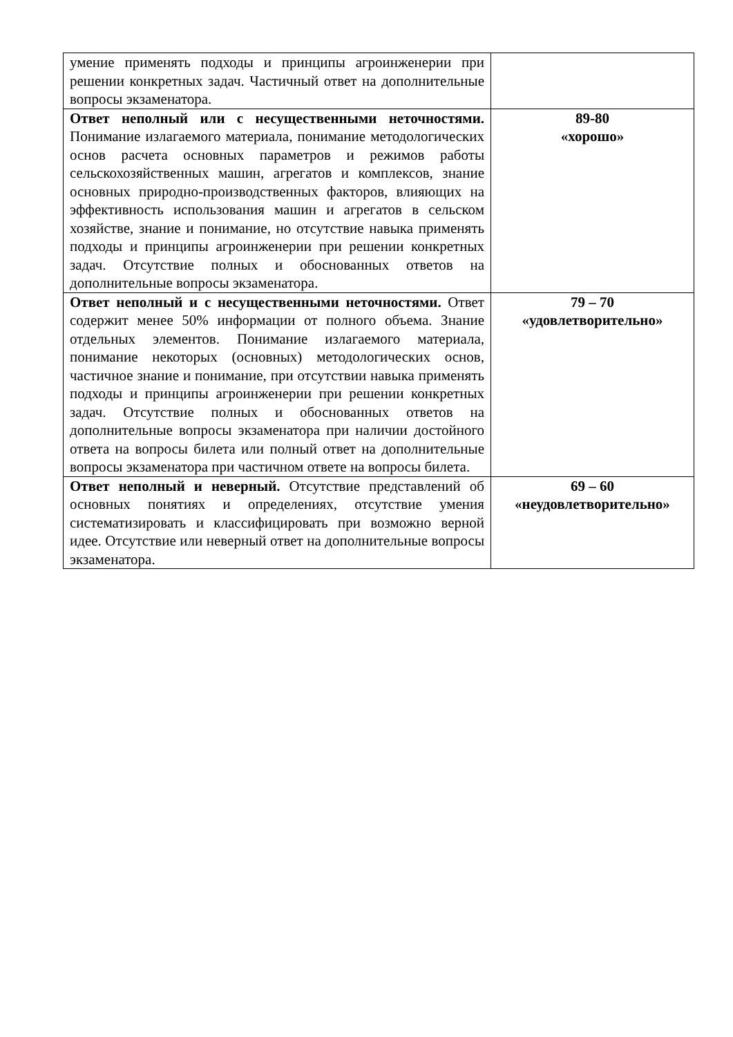| умение применять подходы и принципы агроинженерии при решении конкретных задач. Частичный ответ на дополнительные вопросы экзаменатора. | |
| Ответ неполный или с несущественными неточностями. Понимание излагаемого материала, понимание методологических основ расчета основных параметров и режимов работы сельскохозяйственных машин, агрегатов и комплексов, знание основных природно-производственных факторов, влияющих на эффективность использования машин и агрегатов в сельском хозяйстве, знание и понимание, но отсутствие навыка применять подходы и принципы агроинженерии при решении конкретных задач. Отсутствие полных и обоснованных ответов на дополнительные вопросы экзаменатора. | 89-80 «хорошо» |
| Ответ неполный и с несущественными неточностями. Ответ содержит менее 50% информации от полного объема. Знание отдельных элементов. Понимание излагаемого материала, понимание некоторых (основных) методологических основ, частичное знание и понимание, при отсутствии навыка применять подходы и принципы агроинженерии при решении конкретных задач. Отсутствие полных и обоснованных ответов на дополнительные вопросы экзаменатора при наличии достойного ответа на вопросы билета или полный ответ на дополнительные вопросы экзаменатора при частичном ответе на вопросы билета. | 79 – 70 «удовлетворительно» |
| Ответ неполный и неверный. Отсутствие представлений об основных понятиях и определениях, отсутствие умения систематизировать и классифицировать при возможно верной идее. Отсутствие или неверный ответ на дополнительные вопросы экзаменатора. | 69 – 60 «неудовлетворительно» |